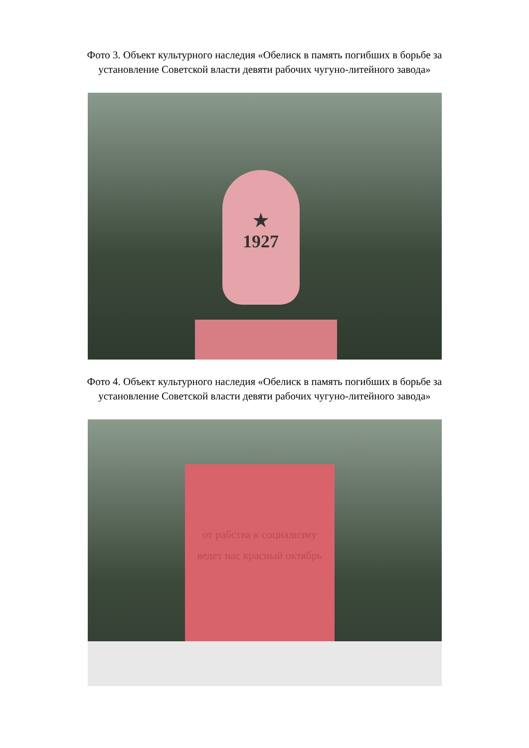Фото 3. Объект культурного наследия «Обелиск в память погибших в борьбе за установление Советской власти девяти рабочих чугуно-литейного завода»
★
1927
Фото 4. Объект культурного наследия «Обелиск в память погибших в борьбе за установление Советской власти девяти рабочих чугуно-литейного завода»
от рабства к социализму ведет нас красный октябрь